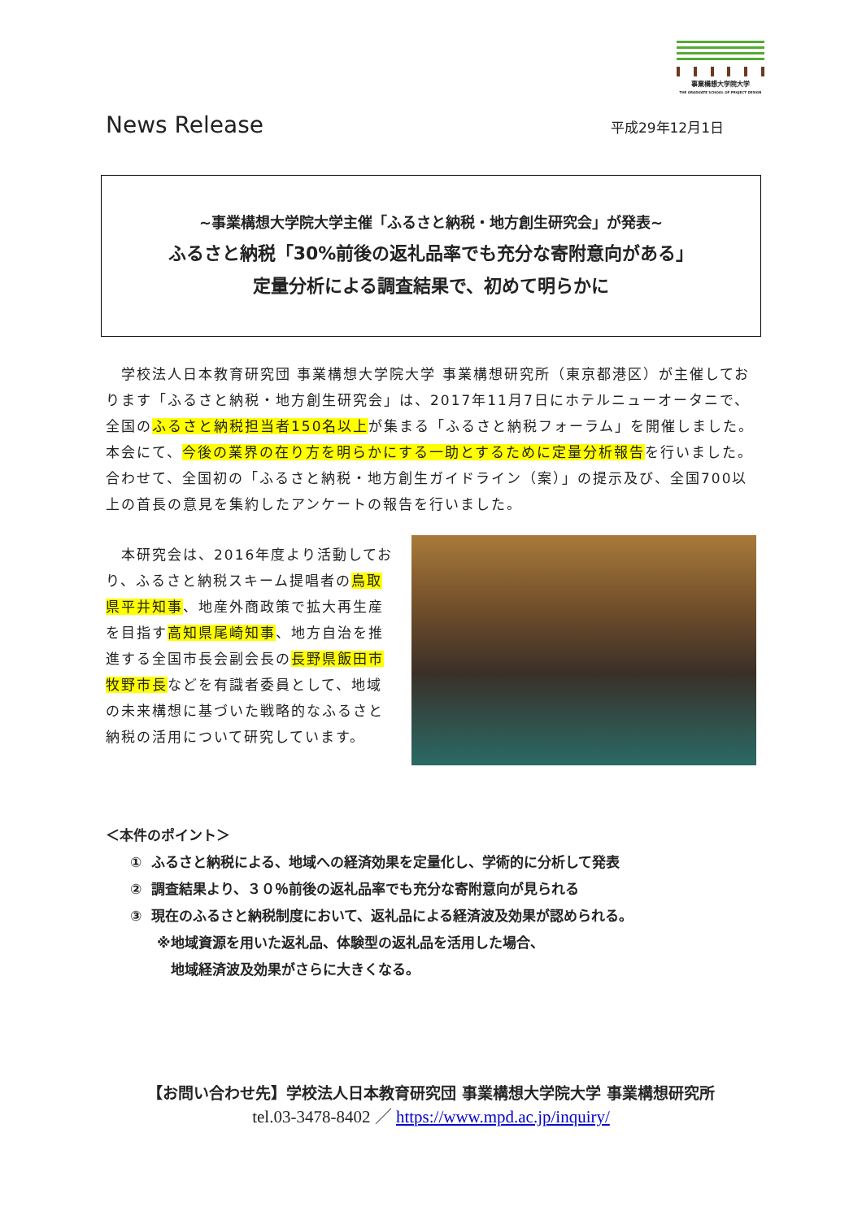事業構想大学院大学
THE GRADUATE SCHOOL OF PROJECT DESIGN
News Release 平成29年12月1日
~事業構想大学院大学主催「ふるさと納税・地方創生研究会」が発表~
ふるさと納税「30%前後の返礼品率でも充分な寄附意向がある」
定量分析による調査結果で、初めて明らかに
　学校法人日本教育研究団 事業構想大学院大学 事業構想研究所（東京都港区）が主催しております「ふるさと納税・地方創生研究会」は、2017年11月7日にホテルニューオータニで、全国のふるさと納税担当者150名以上が集まる「ふるさと納税フォーラム」を開催しました。本会にて、今後の業界の在り方を明らかにする一助とするために定量分析報告を行いました。合わせて、全国初の「ふるさと納税・地方創生ガイドライン（案）」の提示及び、全国700以上の首長の意見を集約したアンケートの報告を行いました。
　本研究会は、2016年度より活動しており、ふるさと納税スキーム提唱者の鳥取県平井知事、地産外商政策で拡大再生産を目指す高知県尾崎知事、地方自治を推進する全国市長会副会長の長野県飯田市牧野市長などを有識者委員として、地域の未来構想に基づいた戦略的なふるさと納税の活用について研究しています。
＜本件のポイント＞
① ふるさと納税による、地域への経済効果を定量化し、学術的に分析して発表
② 調査結果より、３０％前後の返礼品率でも充分な寄附意向が見られる
③ 現在のふるさと納税制度において、返礼品による経済波及効果が認められる。
※地域資源を用いた返礼品、体験型の返礼品を活用した場合、
　地域経済波及効果がさらに大きくなる。
【お問い合わせ先】学校法人日本教育研究団 事業構想大学院大学 事業構想研究所
tel.03-3478-8402 ／ https://www.mpd.ac.jp/inquiry/